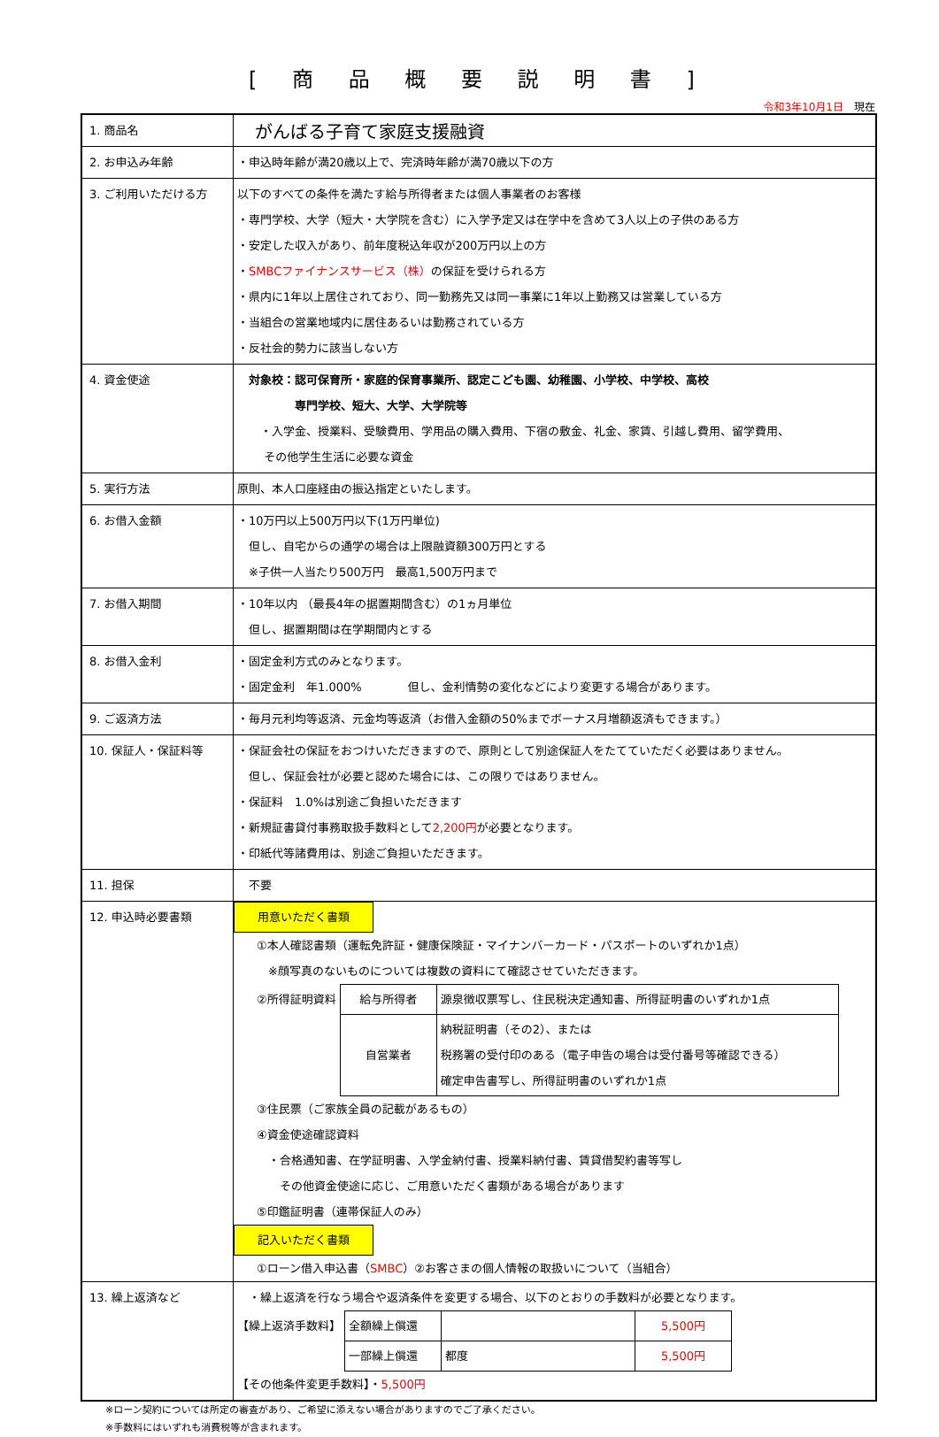[ 商 品 概 要 説 明 書 ]
令和3年10月1日　現在
| 1. 商品名 | がんばる子育て家庭支援融資 |
| 2. お申込み年齢 | ・申込時年齢が満20歳以上で、完済時年齢が満70歳以下の方 |
| 3. ご利用いただける方 | 以下のすべての条件を満たす給与所得者または個人事業者のお客様 ・専門学校、大学（短大・大学院を含む）に入学予定又は在学中を含めて3人以上の子供のある方 ・安定した収入があり、前年度税込年収が200万円以上の方 ・ SMBCファイナンスサービス（株） の保証を受けられる方 ・県内に1年以上居住されており、同一勤務先又は同一事業に1年以上勤務又は営業している方 ・当組合の営業地域内に居住あるいは勤務されている方 ・反社会的勢力に該当しない方 |
| 4. 資金使途 | 対象校：認可保育所・家庭的保育事業所、認定こども園、幼稚園、小学校、中学校、高校 専門学校、短大、大学、大学院等 ・入学金、授業料、受験費用、学用品の購入費用、下宿の敷金、礼金、家賃、引越し費用、留学費用、 その他学生生活に必要な資金 |
| 5. 実行方法 | 原則、本人口座経由の振込指定といたします。 |
| 6. お借入金額 | ・10万円以上500万円以下(1万円単位) 但し、自宅からの通学の場合は上限融資額300万円とする ※子供一人当たり500万円 最高1,500万円まで |
| 7. お借入期間 | ・10年以内 （最長4年の据置期間含む）の1ヵ月単位 但し、据置期間は在学期間内とする |
| 8. お借入金利 | ・固定金利方式のみとなります。 ・固定金利 年1.000% 但し、金利情勢の変化などにより変更する場合があります。 |
| 9. ご返済方法 | ・毎月元利均等返済、元金均等返済（お借入金額の50%までボーナス月増額返済もできます。） |
| 10. 保証人・保証料等 | ・保証会社の保証をおつけいただきますので、原則として別途保証人をたてていただく必要はありません。 但し、保証会社が必要と認めた場合には、この限りではありません。 ・保証料 1.0%は別途ご負担いただきます ・新規証書貸付事務取扱手数料として 2,200円 が必要となります。 ・印紙代等諸費用は、別途ご負担いただきます。 |
| 11. 担保 | 不要 |
| 12. 申込時必要書類 | 用意いただく書類 ①本人確認書類（運転免許証・健康保険証・マイナンバーカード・パスポートのいずれか1点） ※顔写真のないものについては複数の資料にて確認させていただきます。 / ②所得証明資料 / 給与所得者 / 源泉徴収票写し、住民税決定通知書、所得証明書のいずれか1点 / / / 自営業者 / 納税証明書（その2）、または 税務署の受付印のある（電子申告の場合は受付番号等確認できる） 確定申告書写し、所得証明書のいずれか1点 / ③住民票（ご家族全員の記載があるもの） ④資金使途確認資料 ・合格通知書、在学証明書、入学金納付書、授業料納付書、賃貸借契約書等写し その他資金使途に応じ、ご用意いただく書類がある場合があります ⑤印鑑証明書（連帯保証人のみ） 記入いただく書類 ①ローン借入申込書（ SMBC ）②お客さまの個人情報の取扱いについて（当組合） |
| 13. 繰上返済など | ・繰上返済を行なう場合や返済条件を変更する場合、以下のとおりの手数料が必要となります。 / 【繰上返済手数料】 / 全額繰上償還 / / 5,500円 / / / 一部繰上償還 / 都度 / 5,500円 / 【その他条件変更手数料】・ 5,500円 |
※ローン契約については所定の審査があり、ご希望に添えない場合がありますのでご了承ください。
※手数料にはいずれも消費税等が含まれます。